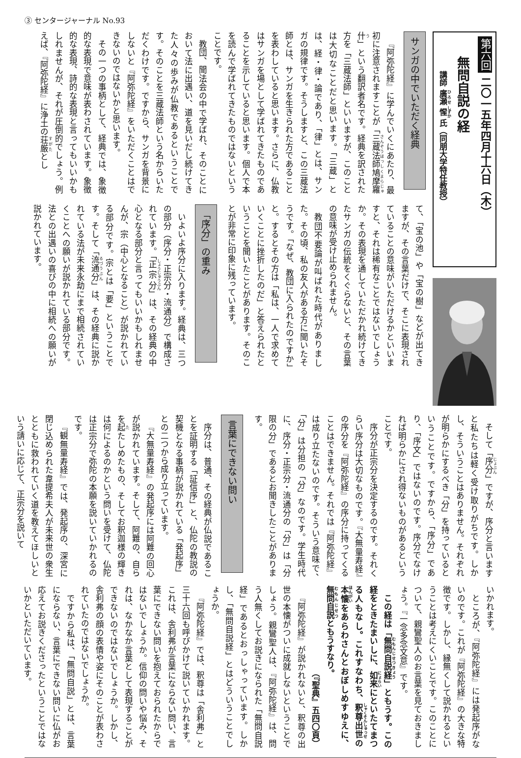③ センタージャーナル No.93
第六回 二〇一五年四月十六日（木）
無問自説の経
講師 廣瀬 惺 氏（同朋大学特任教授）
サンガの中でいただく経典
『阿弥陀経』に学んでいくにあたり、最初に注意されますことが「三蔵法師鳩摩羅什」という翻訳者名です。経典を訳された方を「三蔵法師」といいますが、このことは大切なことだと思います。「三蔵」とは、経・律・論であり、「律」とは、サンガの規律です。そうしますと、この三蔵法師とは、サンガを生きられた方であることを表わしていると思います。さらに、仏教はサンガを場として学ばれてきたものであることを示していると思います。個人で本を読んで学ばれてきたものではないということです。
教団、聞法会の中で学ばれ、そのことにおいて法に出遇い、道を見いだし続けてきた人々の歩みが仏教であるということです。そのことを三蔵法師という名からいただくわけです。ですから、サンガを背景にしないと『阿弥陀経』をいただくことはできないのではないかと思います。
その一つの事柄として、経典では、象徴的な表現で意味が表わされています。象徴的な表現、詩的な表現と言ってもいいかもしれませんが、それが圧倒的でしょう。例えば、『阿弥陀経』に浄土の荘厳とし
て、「宝の池」や「宝の樹」などが出てきますが、その言葉だけで、そこに表現されていることの意味がいただけるかといいますと、それは稀有なことではないでしょうか。その表現を通していただかれ続けてきたサンガの伝統をくぐらないと、その言葉の意味が受け止められません。
教団不要論が叫ばれた時代がありました。その頃、私の友人がある方に聞いたそうです。「なぜ、教団に入られたのですか」と。するとその方は「私は、一人で求めていくことに挫折したのだ」と答えられたということを聞いたことがあります。そのことが非常に印象に残っています。
「序分」の重み
いよいよ序分に入ります。経典は、三つの部分（序分・正宗分・流通分）で構成されています。「正宗分」は、その経典の中心となる部分と言ってもいいかもしれませんが、宗（中心となること）が説かれている部分です。宗とは「要」ということです。そして「流通分」は、その経典に説かれている法が未来永劫にまで相続されていくことへの願いが説かれている部分です。法との出遇いの喜びの中に相続への願いが説かれています。
そして「序分」ですが、序分と言いますと私たちは軽く受け取りがちです。しかし、そういうことはありません。それぞれが明らかにするべき「分」を持っているということです。ですから、「序分」であり、「序文」ではないのです。序分でなければ明らかにされ得ないものがあるということです。
序分が正宗分を決定するのです。それくらい序分は大切なものです。『大無量寿経』の序分を『阿弥陀経』の序分に持ってくることはできません。それでは『阿弥陀経』は成り立たないのです。そういう意味で、「分」は分担の「分」なのです。学生時代に、序分・正宗分・流通分の「分」は「分限の分」であるとお聞きしたことがあります。
言葉にできない問い
序分は、普通、その経典が仏説であることを証明する「証信序」と、仏陀の教説の契機となる事柄が説かれている「発起序」との二つから成り立っています。
『大無量寿経』の発起序には阿難の回心が説かれています。そして、阿難の、自らを起たしめたもの、そしてお釈迦様の輝きは何によるのかという問いを受けて、仏陀は正宗分で弥陀の本願を説いていかれるのです。
『観無量寿経』では、発起序の、深宮に閉じ込められた韋提希夫人が未来世の衆生とともに救われていく道を教えてほしいという請いに応じて、正宗分を説いて
いかれます。
ところが、『阿弥陀経』には発起序がないのです。これが『阿弥陀経』の大きな特徴です。しかし、縁無くして説かれるということは考えにくいことです。このことについて、親鸞聖人のお言葉を見ておきましょう。『一念多念文意』です。
この経は「無問自説経」ともうす。この経をときたまいしに、如来にといたてまつる人もなし。これすなわち、釈尊出世の本懐をあらわさんとおぼしめすゆえに、無問自説ともうすなり。
（『聖典』五四〇頁）
『阿弥陀経』が説かれないと、釈尊の出世の本懐がついに成就しないということでしょう。親鸞聖人は、『阿弥陀経』は、問う人無くしてお説きになられた「無問自説経」であるとおっしゃっています。しかし、「無問自説経」とはどういうことでしょうか。
『阿弥陀経』では、釈尊は「舎利弗」と三十六回も呼びかけて説いていかれます。これは、舎利弗が言葉にならない問い、言葉にできない問いを抱えておられたからではないでしょうか。信仰の問いや悩み、それは、なかなか言葉として表現することができないのではないでしょうか。しかし、舎利弗の顔の表情や姿にそのことが表わされていたのではないでしょうか。
ですから私は、「無問自説」とは、言葉にならない、言葉にできない問いに仏がお応えてお説きくださったということではないかといただいています。